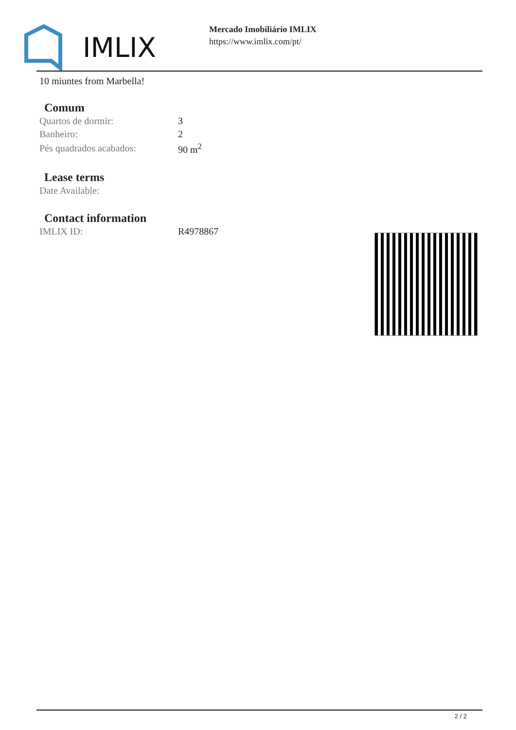IMLIX
Mercado Imobiliário IMLIX
https://www.imlix.com/pt/
10 miuntes from Marbella!
Comum
| Quartos de dormir: | 3 |
| Banheiro: | 2 |
| Pés quadrados acabados: | 90 m<sup>2</sup> |
Lease terms
| Date Available: | |
Contact information
| IMLIX ID: | R4978867 |
2 / 2